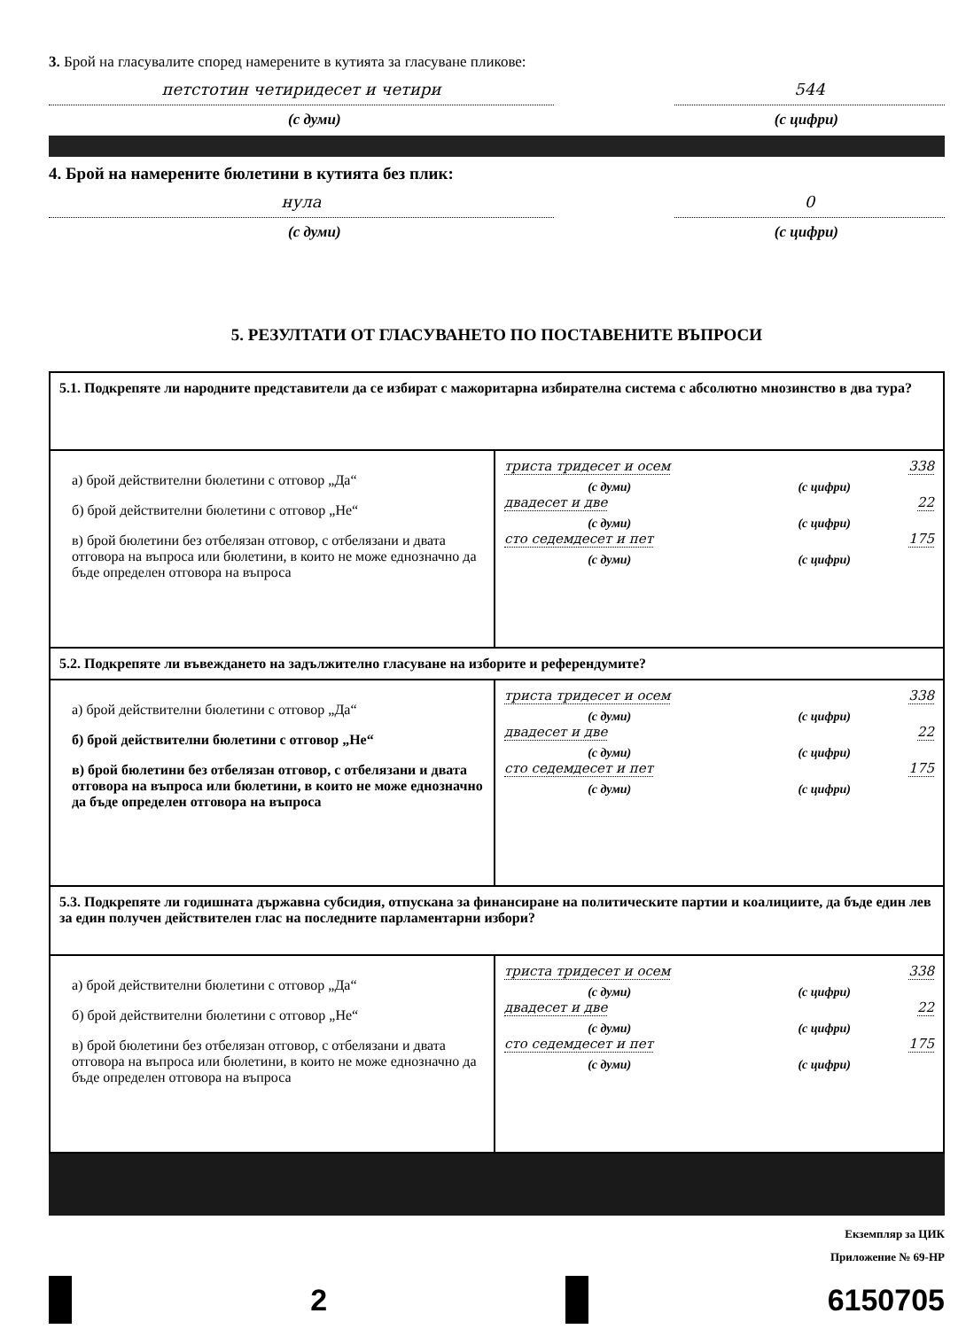3. Брой на гласувалите според намерените в кутията за гласуване пликове:
петстотин четиридесет и четири
544
(с думи) (с цифри)
4. Брой на намерените бюлетини в кутията без плик:
нула
0
(с думи) (с цифри)
5. РЕЗУЛТАТИ ОТ ГЛАСУВАНЕТО ПО ПОСТАВЕНИТЕ ВЪПРОСИ
| 5.1. Подкрепяте ли народните представители да се избират с мажоритарна избирателна система с абсолютно мнозинство в два тура? | |
| а) брой действителни бюлетини с отговор „Да“ б) брой действителни бюлетини с отговор „Не“ в) брой бюлетини без отбелязан отговор, с отбелязани и двата отговора на въпроса или бюлетини, в които не може еднозначно да бъде определен отговора на въпроса | триста тридесет и осем 338 (с думи) (с цифри) двадесет и две 22 (с думи) (с цифри) сто седемдесет и пет 175 (с думи) (с цифри) |
| 5.2. Подкрепяте ли въвеждането на задължително гласуване на изборите и референдумите? | |
| а) брой действителни бюлетини с отговор „Да“ б) брой действителни бюлетини с отговор „Не“ в) брой бюлетини без отбелязан отговор, с отбелязани и двата отговора на въпроса или бюлетини, в които не може еднозначно да бъде определен отговора на въпроса | триста тридесет и осем 338 (с думи) (с цифри) двадесет и две 22 (с думи) (с цифри) сто седемдесет и пет 175 (с думи) (с цифри) |
| 5.3. Подкрепяте ли годишната държавна субсидия, отпускана за финансиране на политическите партии и коалициите, да бъде един лев за един получен действителен глас на последните парламентарни избори? | |
| а) брой действителни бюлетини с отговор „Да“ б) брой действителни бюлетини с отговор „Не“ в) брой бюлетини без отбелязан отговор, с отбелязани и двата отговора на въпроса или бюлетини, в които не може еднозначно да бъде определен отговора на въпроса | триста тридесет и осем 338 (с думи) (с цифри) двадесет и две 22 (с думи) (с цифри) сто седемдесет и пет 175 (с думи) (с цифри) |
Екземпляр за ЦИК
Приложение № 69-НР
2 6150705